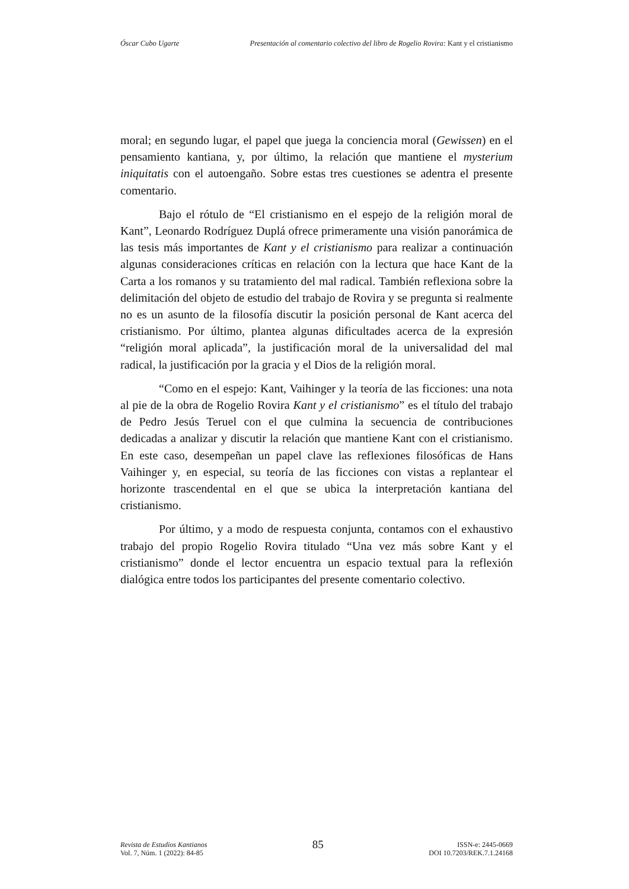Óscar Cubo Ugarte Presentación al comentario colectivo del libro de Rogelio Rovira: Kant y el cristianismo
moral; en segundo lugar, el papel que juega la conciencia moral (Gewissen) en el pensamiento kantiana, y, por último, la relación que mantiene el mysterium iniquitatis con el autoengaño. Sobre estas tres cuestiones se adentra el presente comentario.
Bajo el rótulo de “El cristianismo en el espejo de la religión moral de Kant”, Leonardo Rodríguez Duplá ofrece primeramente una visión panorámica de las tesis más importantes de Kant y el cristianismo para realizar a continuación algunas consideraciones críticas en relación con la lectura que hace Kant de la Carta a los romanos y su tratamiento del mal radical. También reflexiona sobre la delimitación del objeto de estudio del trabajo de Rovira y se pregunta si realmente no es un asunto de la filosofía discutir la posición personal de Kant acerca del cristianismo. Por último, plantea algunas dificultades acerca de la expresión “religión moral aplicada”, la justificación moral de la universalidad del mal radical, la justificación por la gracia y el Dios de la religión moral.
“Como en el espejo: Kant, Vaihinger y la teoría de las ficciones: una nota al pie de la obra de Rogelio Rovira Kant y el cristianismo” es el título del trabajo de Pedro Jesús Teruel con el que culmina la secuencia de contribuciones dedicadas a analizar y discutir la relación que mantiene Kant con el cristianismo. En este caso, desempeñan un papel clave las reflexiones filosóficas de Hans Vaihinger y, en especial, su teoría de las ficciones con vistas a replantear el horizonte trascendental en el que se ubica la interpretación kantiana del cristianismo.
Por último, y a modo de respuesta conjunta, contamos con el exhaustivo trabajo del propio Rogelio Rovira titulado “Una vez más sobre Kant y el cristianismo” donde el lector encuentra un espacio textual para la reflexión dialógica entre todos los participantes del presente comentario colectivo.
Revista de Estudios Kantianos
Vol. 7, Núm. 1 (2022): 84-85
85
ISSN-e: 2445-0669
DOI 10.7203/REK.7.1.24168